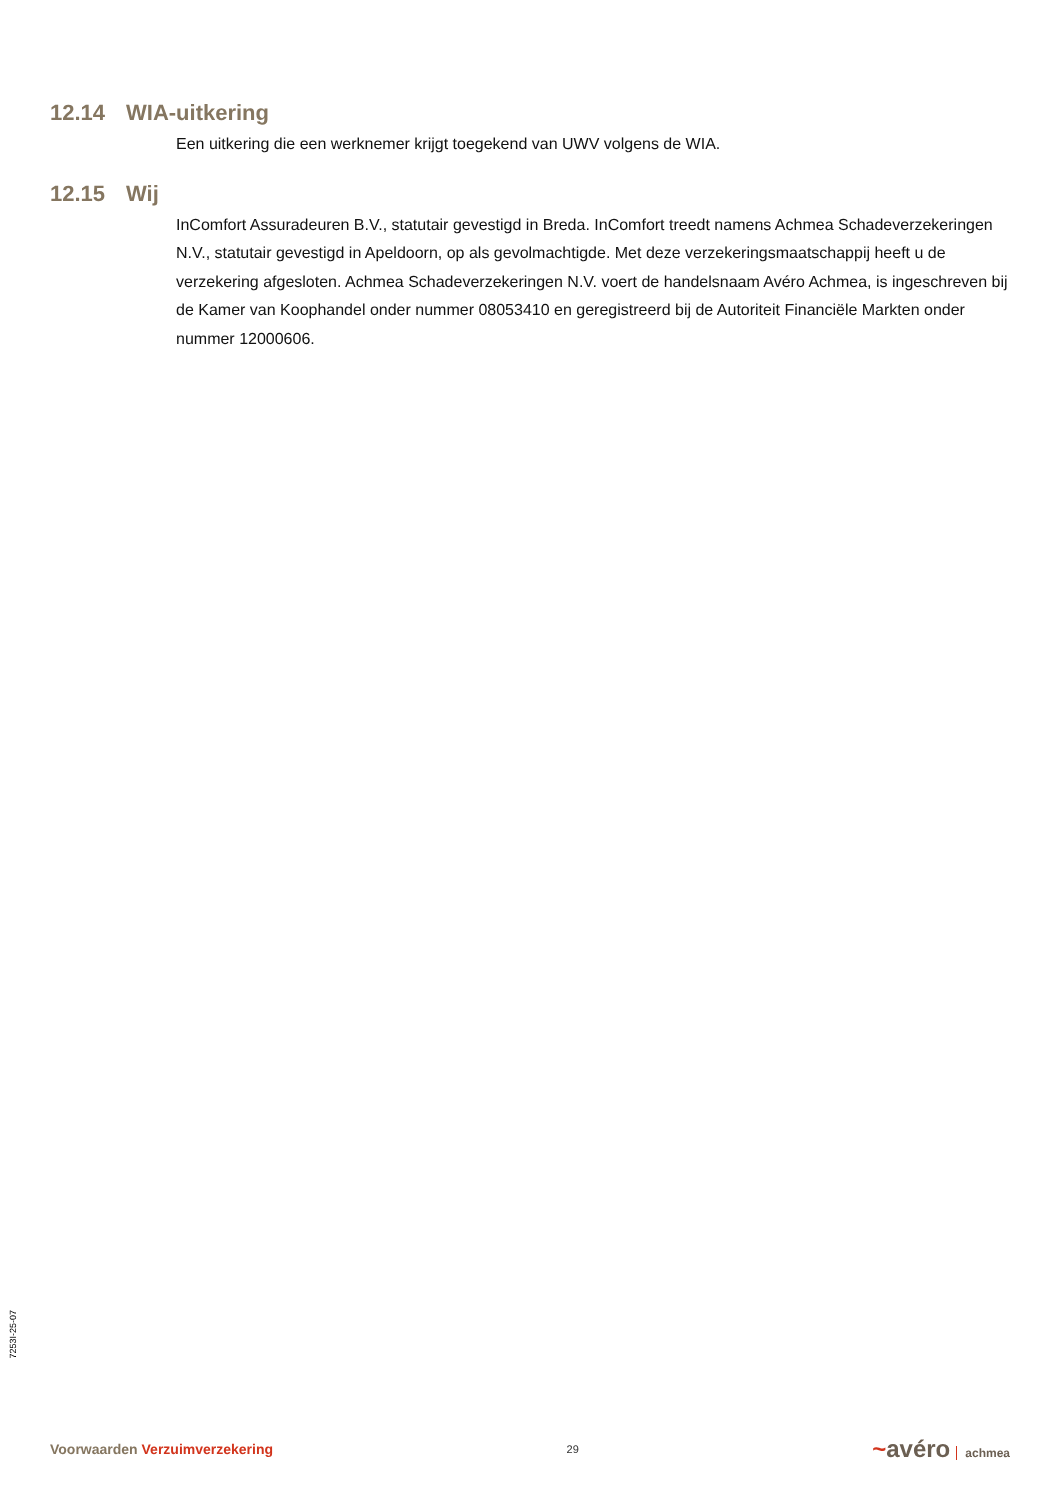12.14 WIA-uitkering
Een uitkering die een werknemer krijgt toegekend van UWV volgens de WIA.
12.15 Wij
InComfort Assuradeuren B.V., statutair gevestigd in Breda. InComfort treedt namens Achmea Schadeverzekeringen N.V., statutair gevestigd in Apeldoorn, op als gevolmachtigde. Met deze verzekeringsmaatschappij heeft u de verzekering afgesloten. Achmea Schadeverzekeringen N.V. voert de handelsnaam Avéro Achmea, is ingeschreven bij de Kamer van Koophandel onder nummer 08053410 en geregistreerd bij de Autoriteit Financiële Markten onder nummer 12000606.
7253I-25-07
Voorwaarden Verzuimverzekering
29
~avéro achmea